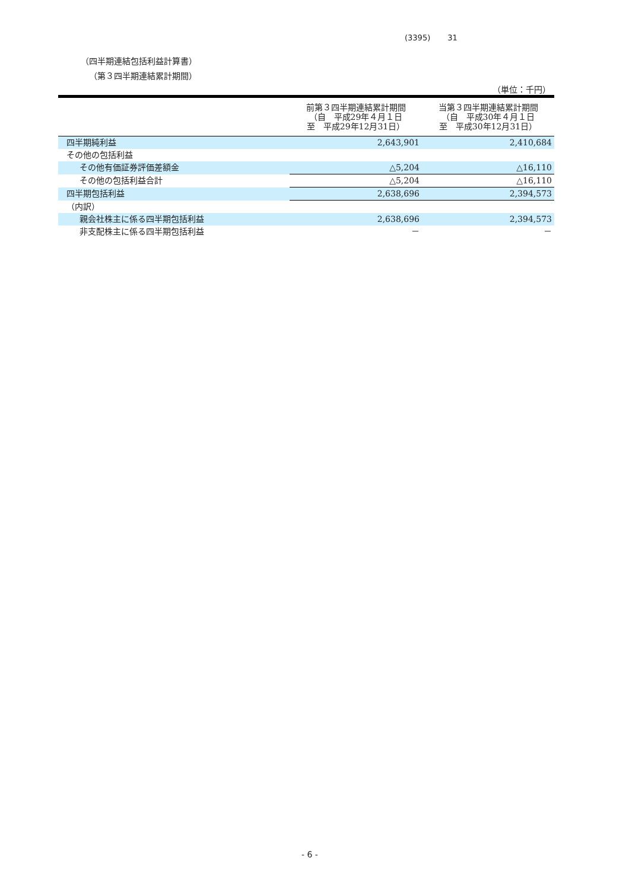(3395) 31
（四半期連結包括利益計算書）
（第３四半期連結累計期間）
（単位：千円）
| | 前第３四半期連結累計期間 （自 平成29年４月１日 至 平成29年12月31日） | 当第３四半期連結累計期間 （自 平成30年４月１日 至 平成30年12月31日） |
| --- | --- | --- |
| 四半期純利益 | 2,643,901 | 2,410,684 |
| その他の包括利益 | | |
| その他有価証券評価差額金 | △5,204 | △16,110 |
| その他の包括利益合計 | △5,204 | △16,110 |
| 四半期包括利益 | 2,638,696 | 2,394,573 |
| （内訳） | | |
| 親会社株主に係る四半期包括利益 | 2,638,696 | 2,394,573 |
| 非支配株主に係る四半期包括利益 | － | － |
- 6 -